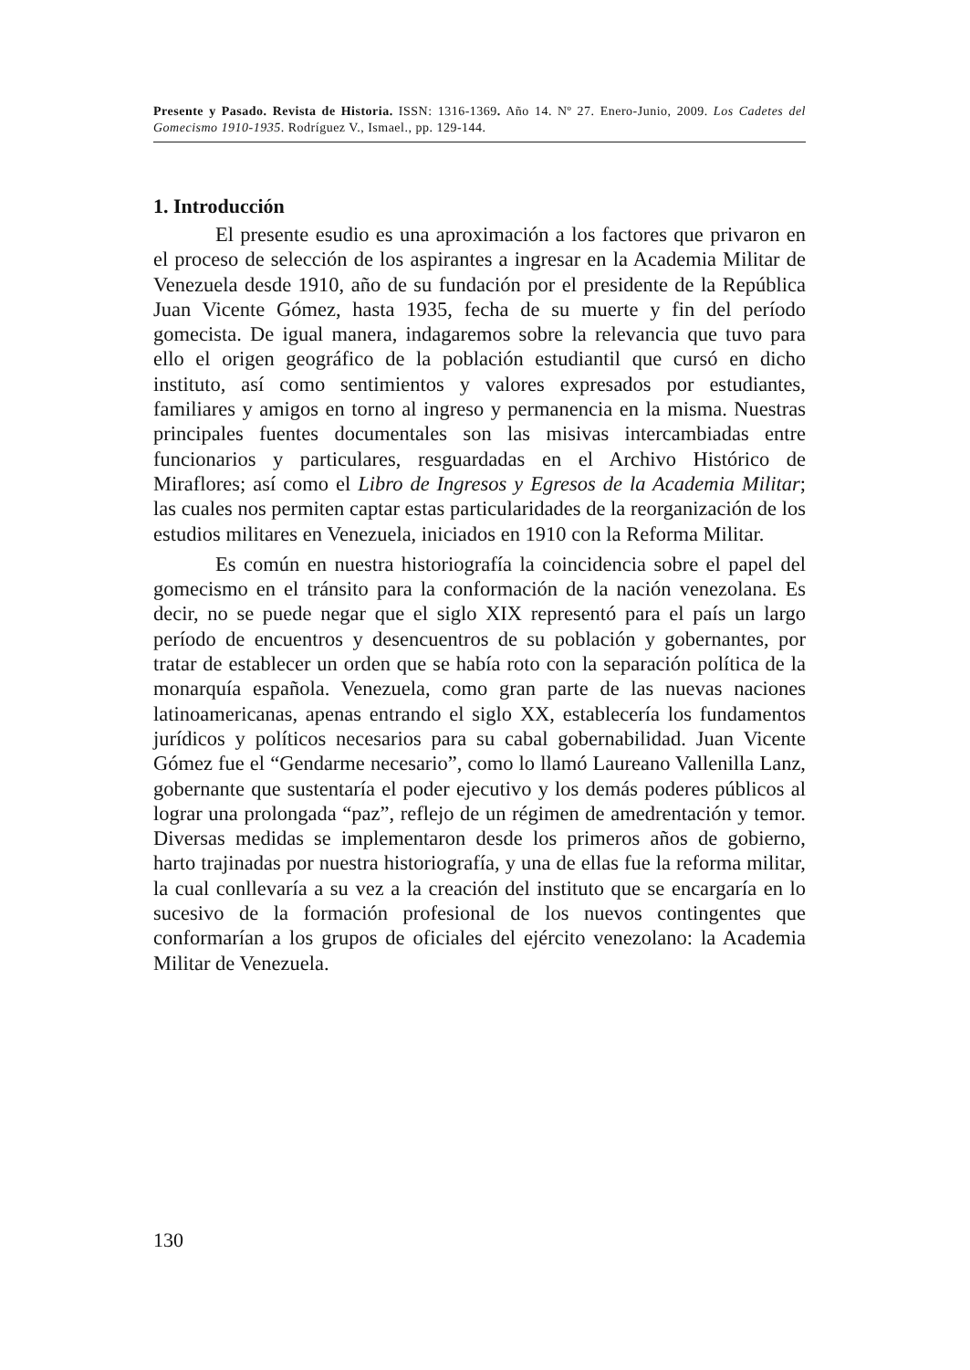Presente y Pasado. Revista de Historia. ISSN: 1316-1369. Año 14. Nº 27. Enero-Junio, 2009. Los Cadetes del Gomecismo 1910-1935. Rodríguez V., Ismael., pp. 129-144.
1. Introducción
El presente esudio es una aproximación a los factores que privaron en el proceso de selección de los aspirantes a ingresar en la Academia Militar de Venezuela desde 1910, año de su fundación por el presidente de la República Juan Vicente Gómez, hasta 1935, fecha de su muerte y fin del período gomecista. De igual manera, indagaremos sobre la relevancia que tuvo para ello el origen geográfico de la población estudiantil que cursó en dicho instituto, así como sentimientos y valores expresados por estudiantes, familiares y amigos en torno al ingreso y permanencia en la misma. Nuestras principales fuentes documentales son las misivas intercambiadas entre funcionarios y particulares, resguardadas en el Archivo Histórico de Miraflores; así como el Libro de Ingresos y Egresos de la Academia Militar; las cuales nos permiten captar estas particularidades de la reorganización de los estudios militares en Venezuela, iniciados en 1910 con la Reforma Militar.
Es común en nuestra historiografía la coincidencia sobre el papel del gomecismo en el tránsito para la conformación de la nación venezolana. Es decir, no se puede negar que el siglo XIX representó para el país un largo período de encuentros y desencuentros de su población y gobernantes, por tratar de establecer un orden que se había roto con la separación política de la monarquía española. Venezuela, como gran parte de las nuevas naciones latinoamericanas, apenas entrando el siglo XX, establecería los fundamentos jurídicos y políticos necesarios para su cabal gobernabilidad. Juan Vicente Gómez fue el “Gendarme necesario”, como lo llamó Laureano Vallenilla Lanz, gobernante que sustentaría el poder ejecutivo y los demás poderes públicos al lograr una prolongada “paz”, reflejo de un régimen de amedrentación y temor. Diversas medidas se implementaron desde los primeros años de gobierno, harto trajinadas por nuestra historiografía, y una de ellas fue la reforma militar, la cual conllevaría a su vez a la creación del instituto que se encargaría en lo sucesivo de la formación profesional de los nuevos contingentes que conformarían a los grupos de oficiales del ejército venezolano: la Academia Militar de Venezuela.
130